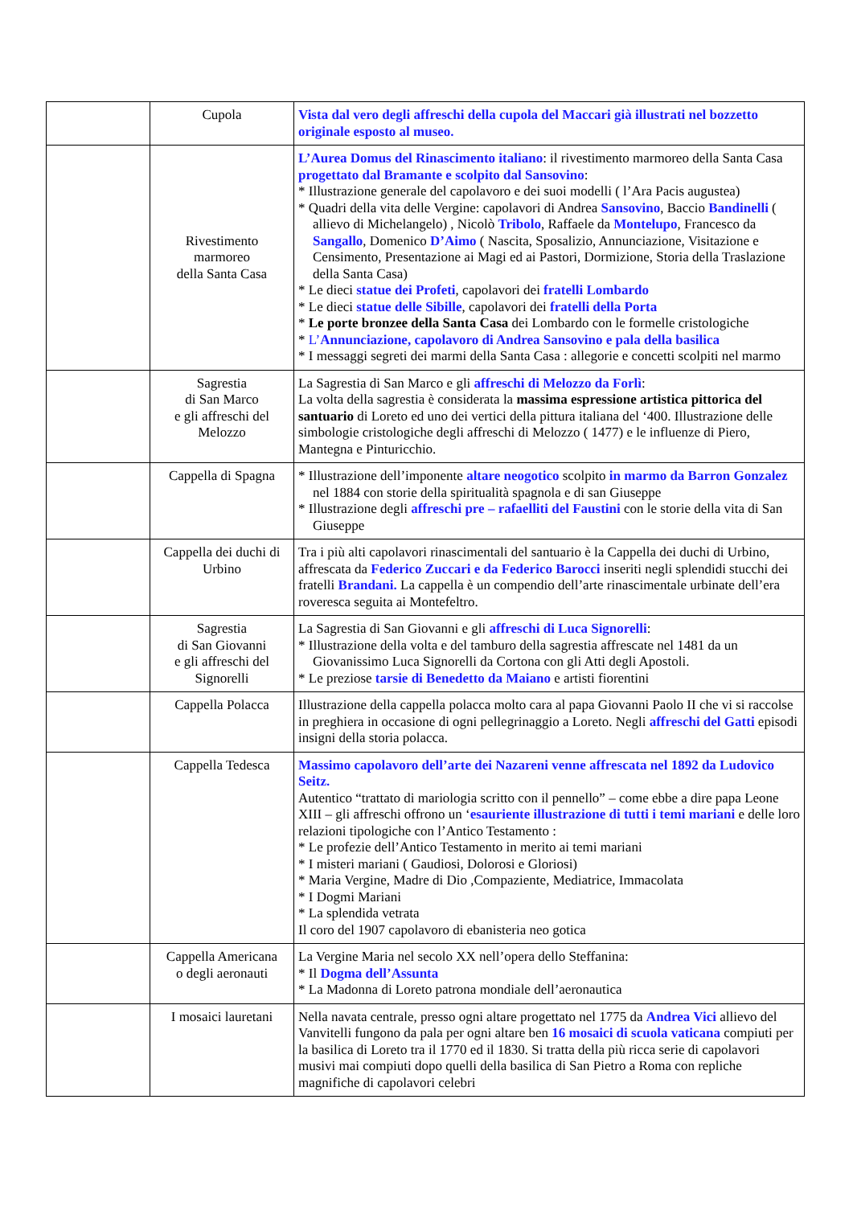| | Cupola | Vista dal vero degli affreschi della cupola del Maccari già illustrati nel bozzetto originale esposto al museo. |
| | Rivestimento marmoreo della Santa Casa | L’Aurea Domus del Rinascimento italiano : il rivestimento marmoreo della Santa Casa progettato dal Bramante e scolpito dal Sansovino : * Illustrazione generale del capolavoro e dei suoi modelli ( l’Ara Pacis augustea) * Quadri della vita delle Vergine: capolavori di Andrea Sansovino , Baccio Bandinelli ( allievo di Michelangelo) , Nicolò Tribolo , Raffaele da Montelupo , Francesco da Sangallo , Domenico D’Aimo ( Nascita, Sposalizio, Annunciazione, Visitazione e Censimento, Presentazione ai Magi ed ai Pastori, Dormizione, Storia della Traslazione della Santa Casa) * Le dieci statue dei Profeti , capolavori dei fratelli Lombardo * Le dieci statue delle Sibille , capolavori dei fratelli della Porta * Le porte bronzee della Santa Casa dei Lombardo con le formelle cristologiche * L’ Annunciazione, capolavoro di Andrea Sansovino e pala della basilica * I messaggi segreti dei marmi della Santa Casa : allegorie e concetti scolpiti nel marmo |
| | Sagrestia di San Marco e gli affreschi del Melozzo | La Sagrestia di San Marco e gli affreschi di Melozzo da Forlì : La volta della sagrestia è considerata la massima espressione artistica pittorica del santuario di Loreto ed uno dei vertici della pittura italiana del ‘400. Illustrazione delle simbologie cristologiche degli affreschi di Melozzo ( 1477) e le influenze di Piero, Mantegna e Pinturicchio. |
| | Cappella di Spagna | * Illustrazione dell’imponente altare neogotico scolpito in marmo da Barron Gonzalez nel 1884 con storie della spiritualità spagnola e di san Giuseppe * Illustrazione degli affreschi pre – rafaelliti del Faustini con le storie della vita di San Giuseppe |
| | Cappella dei duchi di Urbino | Tra i più alti capolavori rinascimentali del santuario è la Cappella dei duchi di Urbino, affrescata da Federico Zuccari e da Federico Barocci inseriti negli splendidi stucchi dei fratelli Brandani. La cappella è un compendio dell’arte rinascimentale urbinate dell’era roveresca seguita ai Montefeltro. |
| | Sagrestia di San Giovanni e gli affreschi del Signorelli | La Sagrestia di San Giovanni e gli affreschi di Luca Signorelli : * Illustrazione della volta e del tamburo della sagrestia affrescate nel 1481 da un Giovanissimo Luca Signorelli da Cortona con gli Atti degli Apostoli. * Le preziose tarsie di Benedetto da Maiano e artisti fiorentini |
| | Cappella Polacca | Illustrazione della cappella polacca molto cara al papa Giovanni Paolo II che vi si raccolse in preghiera in occasione di ogni pellegrinaggio a Loreto. Negli affreschi del Gatti episodi insigni della storia polacca. |
| | Cappella Tedesca | Massimo capolavoro dell’arte dei Nazareni venne affrescata nel 1892 da Ludovico Seitz. Autentico “trattato di mariologia scritto con il pennello” – come ebbe a dire papa Leone XIII – gli affreschi offrono un ‘ esauriente illustrazione di tutti i temi mariani e delle loro relazioni tipologiche con l’Antico Testamento : * Le profezie dell’Antico Testamento in merito ai temi mariani * I misteri mariani ( Gaudiosi, Dolorosi e Gloriosi) * Maria Vergine, Madre di Dio ,Compaziente, Mediatrice, Immacolata * I Dogmi Mariani * La splendida vetrata Il coro del 1907 capolavoro di ebanisteria neo gotica |
| | Cappella Americana o degli aeronauti | La Vergine Maria nel secolo XX nell’opera dello Steffanina: * Il Dogma dell’Assunta * La Madonna di Loreto patrona mondiale dell’aeronautica |
| | I mosaici lauretani | Nella navata centrale, presso ogni altare progettato nel 1775 da Andrea Vici allievo del Vanvitelli fungono da pala per ogni altare ben 16 mosaici di scuola vaticana compiuti per la basilica di Loreto tra il 1770 ed il 1830. Si tratta della più ricca serie di capolavori musivi mai compiuti dopo quelli della basilica di San Pietro a Roma con repliche magnifiche di capolavori celebri |